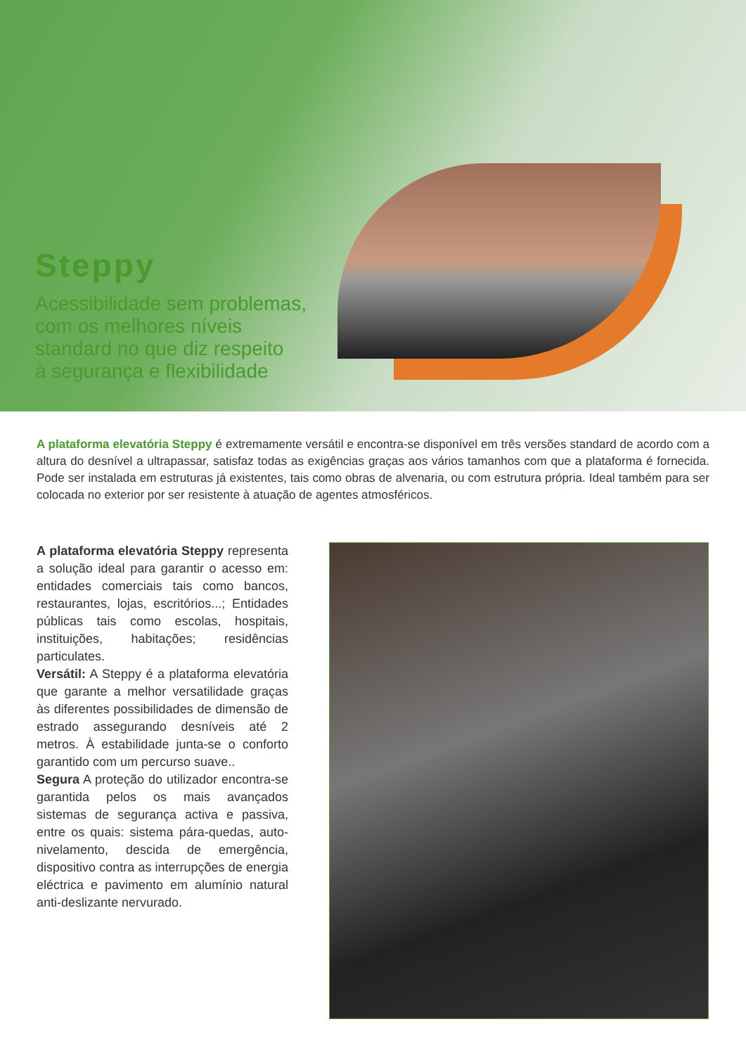Steppy
Acessibilidade sem problemas,
com os melhores níveis
standard no que diz respeito
à segurança e flexibilidade
A plataforma elevatória Steppy é extremamente versátil e encontra-se disponível em três versões standard de acordo com a altura do desnível a ultrapassar, satisfaz todas as exigências graças aos vários tamanhos com que a plataforma é fornecida. Pode ser instalada em estruturas já existentes, tais como obras de alvenaria, ou com estrutura própria. Ideal também para ser colocada no exterior por ser resistente à atuação de agentes atmosféricos.
A plataforma elevatória Steppy representa a solução ideal para garantir o acesso em: entidades comerciais tais como bancos, restaurantes, lojas, escritórios...; Entidades públicas tais como escolas, hospitais, instituições, habitações; residências particulates.
Versátil: A Steppy é a plataforma elevatória que garante a melhor versatilidade graças às diferentes possibilidades de dimensão de estrado assegurando desníveis até 2 metros. À estabilidade junta-se o conforto garantido com um percurso suave..
Segura A proteção do utilizador encontra-se garantida pelos os mais avançados sistemas de segurança activa e passiva, entre os quais: sistema pára-quedas, auto-nivelamento, descida de emergência, dispositivo contra as interrupções de energia eléctrica e pavimento em alumínio natural anti-deslizante nervurado.